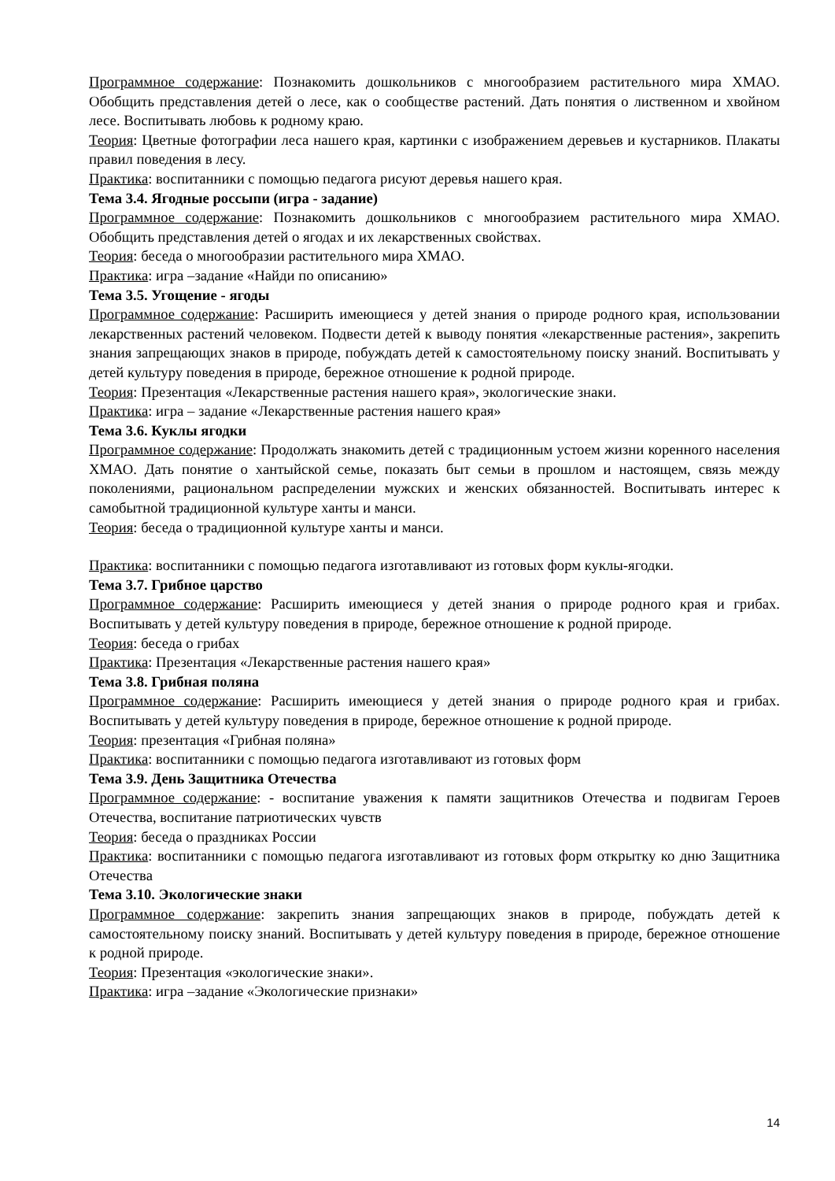Программное содержание: Познакомить дошкольников с многообразием растительного мира ХМАО. Обобщить представления детей о лесе, как о сообществе растений. Дать понятия о лиственном и хвойном лесе. Воспитывать любовь к родному краю.
Теория: Цветные фотографии леса нашего края, картинки с изображением деревьев и кустарников. Плакаты правил поведения в лесу.
Практика: воспитанники с помощью педагога рисуют деревья нашего края.
Тема 3.4. Ягодные россыпи (игра - задание)
Программное содержание: Познакомить дошкольников с многообразием растительного мира ХМАО. Обобщить представления детей о ягодах и их лекарственных свойствах.
Теория: беседа о многообразии растительного мира ХМАО.
Практика: игра –задание «Найди по описанию»
Тема 3.5. Угощение - ягоды
Программное содержание: Расширить имеющиеся у детей знания о природе родного края, использовании лекарственных растений человеком. Подвести детей к выводу понятия «лекарственные растения», закрепить знания запрещающих знаков в природе, побуждать детей к самостоятельному поиску знаний. Воспитывать у детей культуру поведения в природе, бережное отношение к родной природе.
Теория: Презентация «Лекарственные растения нашего края», экологические знаки.
Практика: игра – задание «Лекарственные растения нашего края»
Тема 3.6. Куклы ягодки
Программное содержание: Продолжать знакомить детей с традиционным устоем жизни коренного населения ХМАО. Дать понятие о хантыйской семье, показать быт семьи в прошлом и настоящем, связь между поколениями, рациональном распределении мужских и женских обязанностей. Воспитывать интерес к самобытной традиционной культуре ханты и манси.
Теория: беседа о традиционной культуре ханты и манси.
Практика: воспитанники с помощью педагога изготавливают из готовых форм куклы-ягодки.
Тема 3.7. Грибное царство
Программное содержание: Расширить имеющиеся у детей знания о природе родного края и грибах. Воспитывать у детей культуру поведения в природе, бережное отношение к родной природе.
Теория: беседа о грибах
Практика: Презентация «Лекарственные растения нашего края»
Тема 3.8. Грибная поляна
Программное содержание: Расширить имеющиеся у детей знания о природе родного края и грибах. Воспитывать у детей культуру поведения в природе, бережное отношение к родной природе.
Теория: презентация «Грибная поляна»
Практика: воспитанники с помощью педагога изготавливают из готовых форм
Тема 3.9. День Защитника Отечества
Программное содержание: - воспитание уважения к памяти защитников Отечества и подвигам Героев Отечества, воспитание патриотических чувств
Теория: беседа о праздниках России
Практика: воспитанники с помощью педагога изготавливают из готовых форм открытку ко дню Защитника Отечества
Тема 3.10. Экологические знаки
Программное содержание: закрепить знания запрещающих знаков в природе, побуждать детей к самостоятельному поиску знаний. Воспитывать у детей культуру поведения в природе, бережное отношение к родной природе.
Теория: Презентация «экологические знаки».
Практика: игра –задание «Экологические признаки»
14